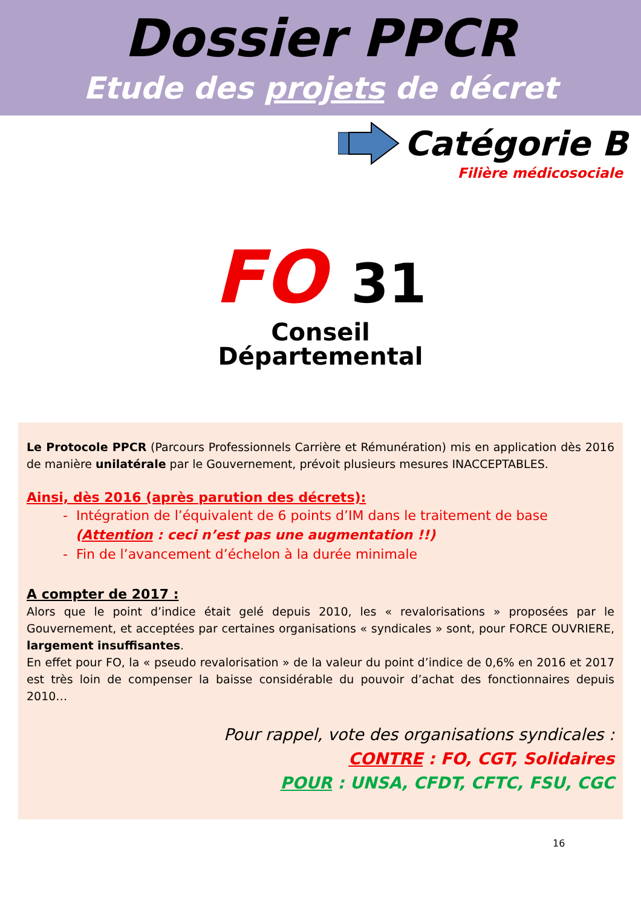Dossier PPCR
Etude des projets de décret
Catégorie B
Filière médicosociale
FO 31
Conseil
Départemental
Le Protocole PPCR (Parcours Professionnels Carrière et Rémunération) mis en application dès 2016 de manière unilatérale par le Gouvernement, prévoit plusieurs mesures INACCEPTABLES.
Ainsi, dès 2016 (après parution des décrets):
- Intégration de l’équivalent de 6 points d’IM dans le traitement de base
(Attention : ceci n’est pas une augmentation !!)
- Fin de l’avancement d’échelon à la durée minimale
A compter de 2017 :
Alors que le point d’indice était gelé depuis 2010, les « revalorisations » proposées par le Gouvernement, et acceptées par certaines organisations « syndicales » sont, pour FORCE OUVRIERE, largement insuffisantes.
En effet pour FO, la « pseudo revalorisation » de la valeur du point d’indice de 0,6% en 2016 et 2017 est très loin de compenser la baisse considérable du pouvoir d’achat des fonctionnaires depuis 2010…
Pour rappel, vote des organisations syndicales :
CONTRE : FO, CGT, Solidaires
POUR : UNSA, CFDT, CFTC, FSU, CGC
16